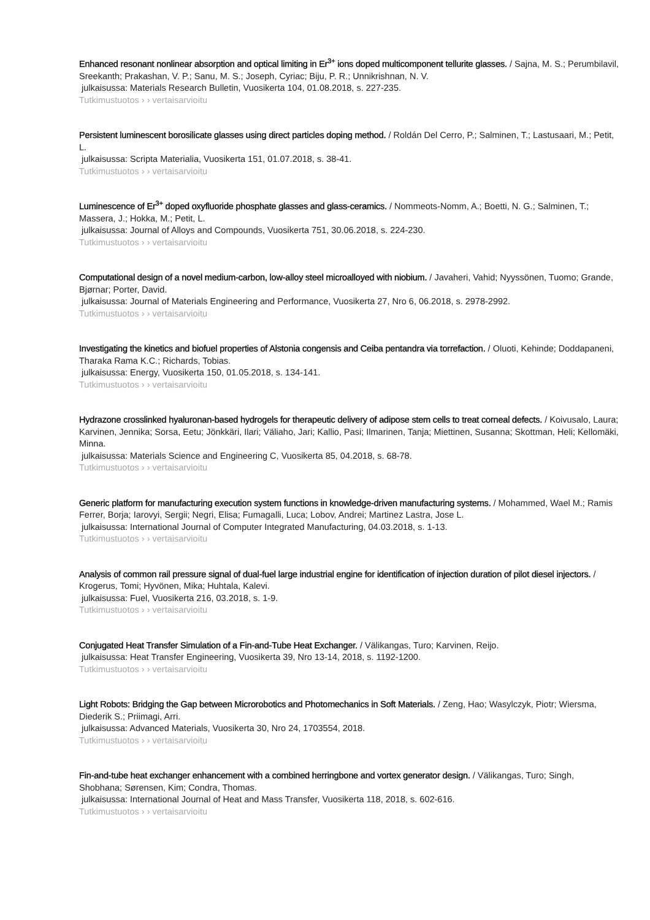Enhanced resonant nonlinear absorption and optical limiting in Er<sup>3+</sup> ions doped multicomponent tellurite glasses. / Sajna, M. S.; Perumbilavil, Sreekanth; Prakashan, V. P.; Sanu, M. S.; Joseph, Cyriac; Biju, P. R.; Unnikrishnan, N. V.
julkaisussa: Materials Research Bulletin, Vuosikerta 104, 01.08.2018, s. 227-235.
Tutkimustuotos › › vertaisarvioitu
Persistent luminescent borosilicate glasses using direct particles doping method. / Roldán Del Cerro, P.; Salminen, T.; Lastusaari, M.; Petit, L.
julkaisussa: Scripta Materialia, Vuosikerta 151, 01.07.2018, s. 38-41.
Tutkimustuotos › › vertaisarvioitu
Luminescence of Er<sup>3+</sup> doped oxyfluoride phosphate glasses and glass-ceramics. / Nommeots-Nomm, A.; Boetti, N. G.; Salminen, T.; Massera, J.; Hokka, M.; Petit, L.
julkaisussa: Journal of Alloys and Compounds, Vuosikerta 751, 30.06.2018, s. 224-230.
Tutkimustuotos › › vertaisarvioitu
Computational design of a novel medium-carbon, low-alloy steel microalloyed with niobium. / Javaheri, Vahid; Nyyssönen, Tuomo; Grande, Bjørnar; Porter, David.
julkaisussa: Journal of Materials Engineering and Performance, Vuosikerta 27, Nro 6, 06.2018, s. 2978-2992.
Tutkimustuotos › › vertaisarvioitu
Investigating the kinetics and biofuel properties of Alstonia congensis and Ceiba pentandra via torrefaction. / Oluoti, Kehinde; Doddapaneni, Tharaka Rama K.C.; Richards, Tobias.
julkaisussa: Energy, Vuosikerta 150, 01.05.2018, s. 134-141.
Tutkimustuotos › › vertaisarvioitu
Hydrazone crosslinked hyaluronan-based hydrogels for therapeutic delivery of adipose stem cells to treat corneal defects. / Koivusalo, Laura; Karvinen, Jennika; Sorsa, Eetu; Jönkkäri, Ilari; Väliaho, Jari; Kallio, Pasi; Ilmarinen, Tanja; Miettinen, Susanna; Skottman, Heli; Kellomäki, Minna.
julkaisussa: Materials Science and Engineering C, Vuosikerta 85, 04.2018, s. 68-78.
Tutkimustuotos › › vertaisarvioitu
Generic platform for manufacturing execution system functions in knowledge-driven manufacturing systems. / Mohammed, Wael M.; Ramis Ferrer, Borja; Iarovyi, Sergii; Negri, Elisa; Fumagalli, Luca; Lobov, Andrei; Martinez Lastra, Jose L.
julkaisussa: International Journal of Computer Integrated Manufacturing, 04.03.2018, s. 1-13.
Tutkimustuotos › › vertaisarvioitu
Analysis of common rail pressure signal of dual-fuel large industrial engine for identification of injection duration of pilot diesel injectors. / Krogerus, Tomi; Hyvönen, Mika; Huhtala, Kalevi.
julkaisussa: Fuel, Vuosikerta 216, 03.2018, s. 1-9.
Tutkimustuotos › › vertaisarvioitu
Conjugated Heat Transfer Simulation of a Fin-and-Tube Heat Exchanger. / Välikangas, Turo; Karvinen, Reijo.
julkaisussa: Heat Transfer Engineering, Vuosikerta 39, Nro 13-14, 2018, s. 1192-1200.
Tutkimustuotos › › vertaisarvioitu
Light Robots: Bridging the Gap between Microrobotics and Photomechanics in Soft Materials. / Zeng, Hao; Wasylczyk, Piotr; Wiersma, Diederik S.; Priimagi, Arri.
julkaisussa: Advanced Materials, Vuosikerta 30, Nro 24, 1703554, 2018.
Tutkimustuotos › › vertaisarvioitu
Fin-and-tube heat exchanger enhancement with a combined herringbone and vortex generator design. / Välikangas, Turo; Singh, Shobhana; Sørensen, Kim; Condra, Thomas.
julkaisussa: International Journal of Heat and Mass Transfer, Vuosikerta 118, 2018, s. 602-616.
Tutkimustuotos › › vertaisarvioitu